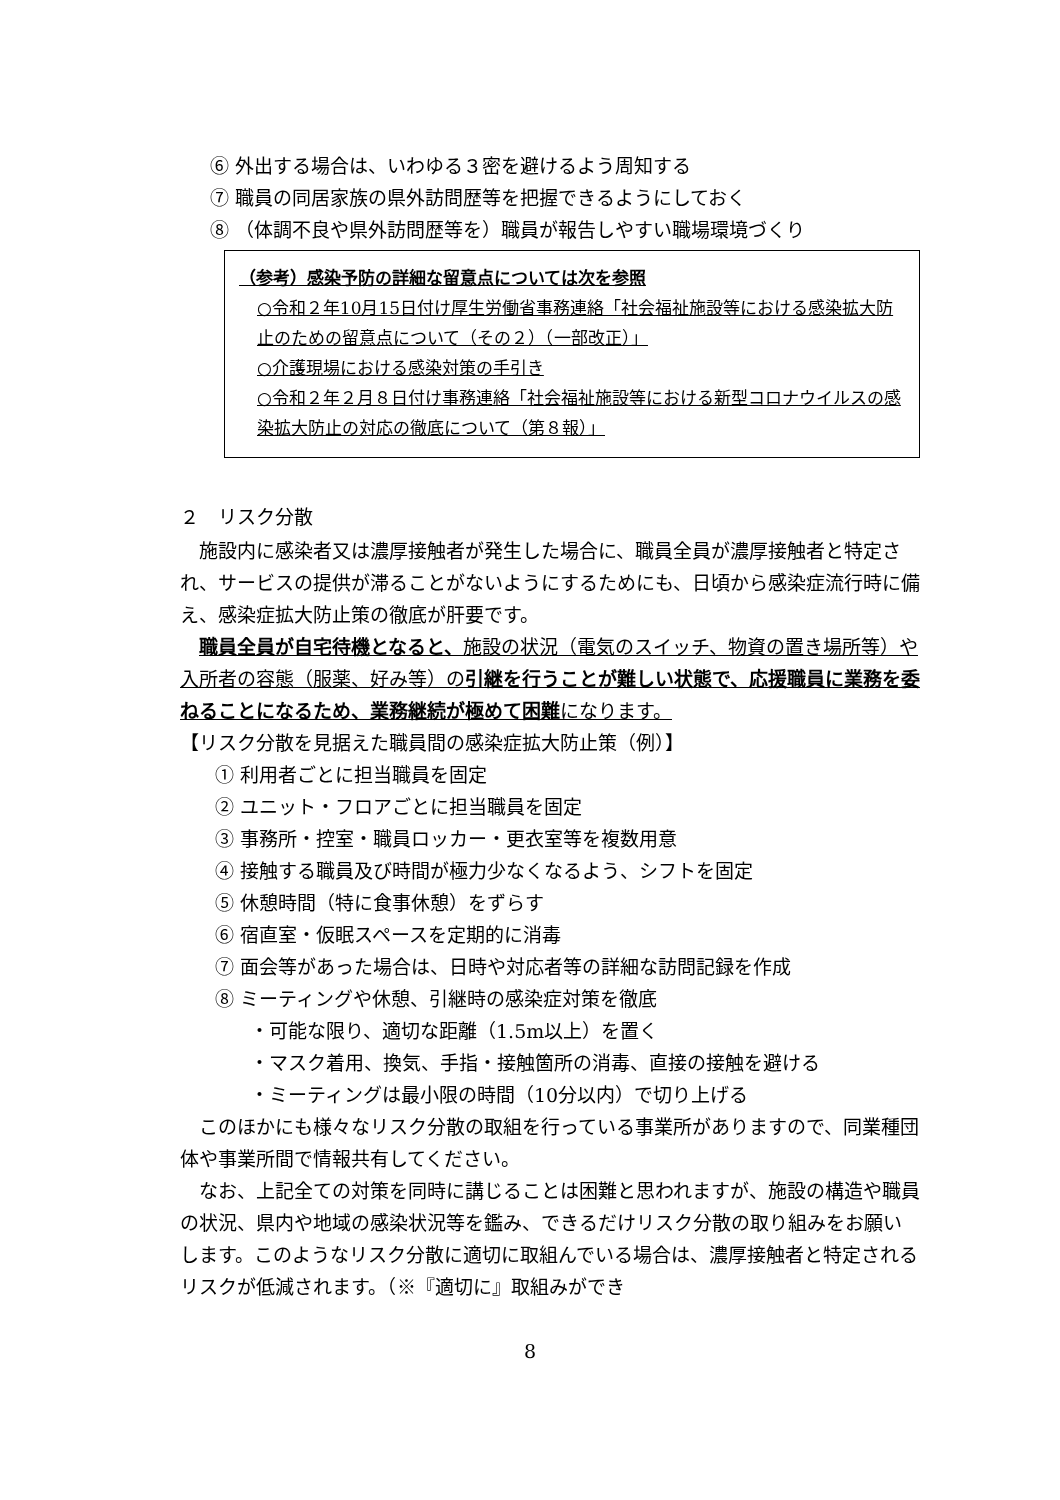⑥ 外出する場合は、いわゆる３密を避けるよう周知する
⑦ 職員の同居家族の県外訪問歴等を把握できるようにしておく
⑧ （体調不良や県外訪問歴等を）職員が報告しやすい職場環境づくり
（参考）感染予防の詳細な留意点については次を参照
○令和２年10月15日付け厚生労働省事務連絡「社会福祉施設等における感染拡大防止のための留意点について（その２）（一部改正）」
○介護現場における感染対策の手引き
○令和２年２月８日付け事務連絡「社会福祉施設等における新型コロナウイルスの感染拡大防止の対応の徹底について（第８報）」
２　リスク分散
施設内に感染者又は濃厚接触者が発生した場合に、職員全員が濃厚接触者と特定され、サービスの提供が滞ることがないようにするためにも、日頃から感染症流行時に備え、感染症拡大防止策の徹底が肝要です。
職員全員が自宅待機となると、施設の状況（電気のスイッチ、物資の置き場所等）や入所者の容態（服薬、好み等）の引継を行うことが難しい状態で、応援職員に業務を委ねることになるため、業務継続が極めて困難になります。
【リスク分散を見据えた職員間の感染症拡大防止策（例）】
① 利用者ごとに担当職員を固定
② ユニット・フロアごとに担当職員を固定
③ 事務所・控室・職員ロッカー・更衣室等を複数用意
④ 接触する職員及び時間が極力少なくなるよう、シフトを固定
⑤ 休憩時間（特に食事休憩）をずらす
⑥ 宿直室・仮眠スペースを定期的に消毒
⑦ 面会等があった場合は、日時や対応者等の詳細な訪問記録を作成
⑧ ミーティングや休憩、引継時の感染症対策を徹底
・可能な限り、適切な距離（1.5m以上）を置く
・マスク着用、換気、手指・接触箇所の消毒、直接の接触を避ける
・ミーティングは最小限の時間（10分以内）で切り上げる
このほかにも様々なリスク分散の取組を行っている事業所がありますので、同業種団体や事業所間で情報共有してください。
なお、上記全ての対策を同時に講じることは困難と思われますが、施設の構造や職員の状況、県内や地域の感染状況等を鑑み、できるだけリスク分散の取り組みをお願いします。このようなリスク分散に適切に取組んでいる場合は、濃厚接触者と特定されるリスクが低減されます。（※『適切に』取組みができ
8